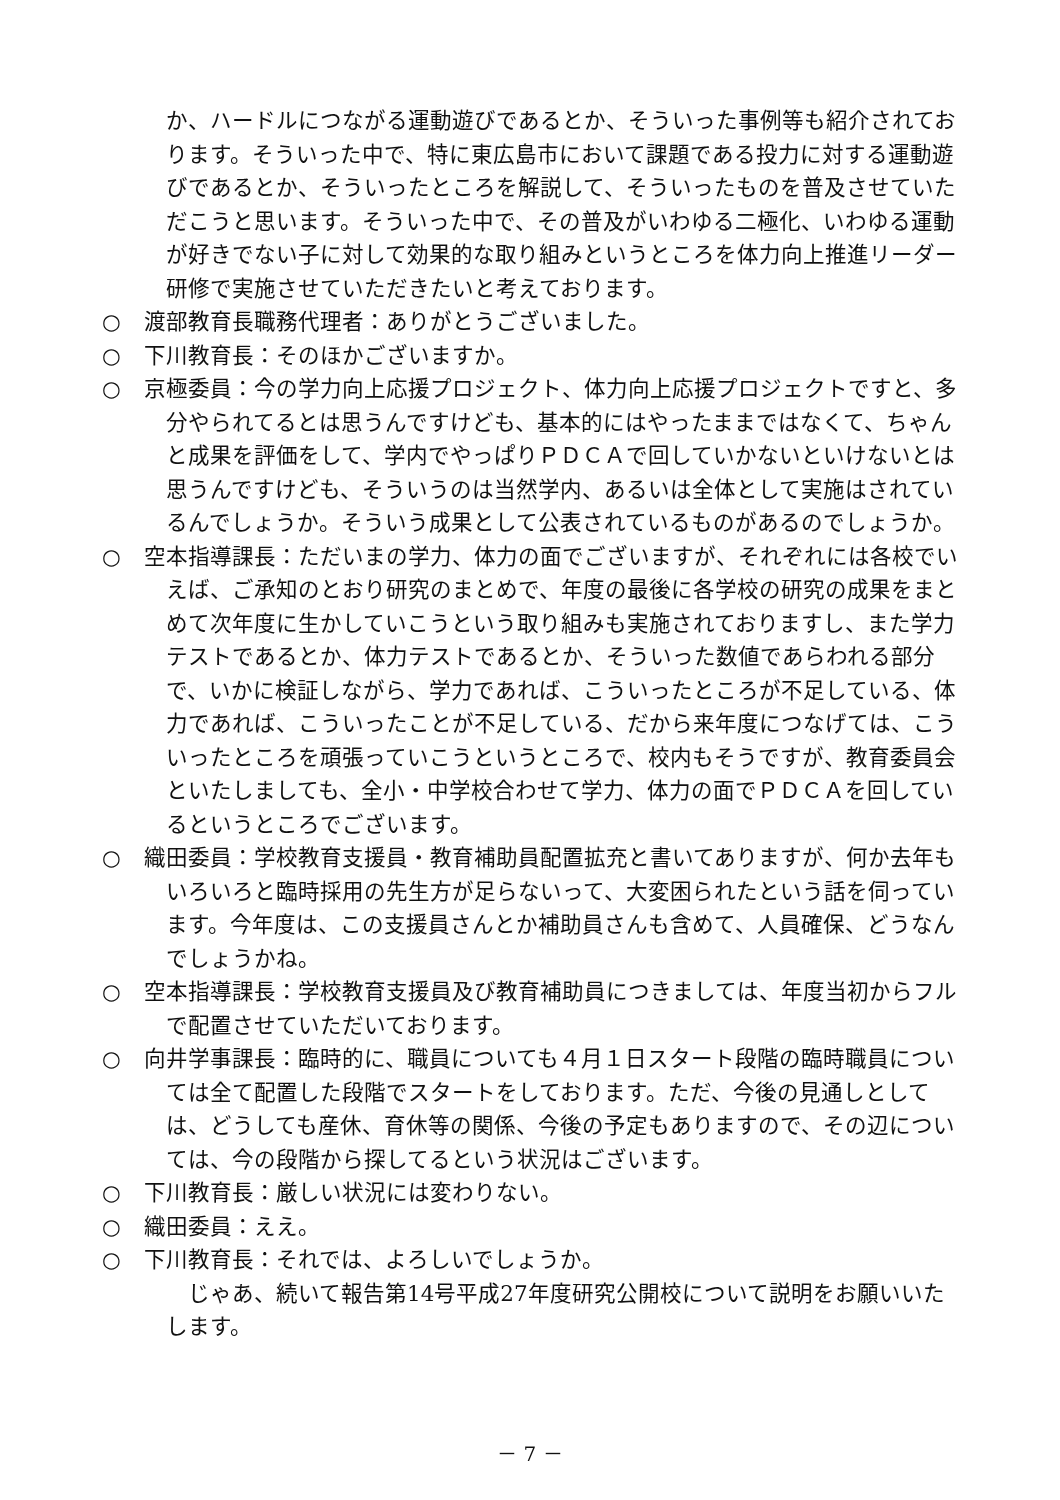か、ハードルにつながる運動遊びであるとか、そういった事例等も紹介されております。そういった中で、特に東広島市において課題である投力に対する運動遊びであるとか、そういったところを解説して、そういったものを普及させていただこうと思います。そういった中で、その普及がいわゆる二極化、いわゆる運動が好きでない子に対して効果的な取り組みというところを体力向上推進リーダー研修で実施させていただきたいと考えております。
○ 渡部教育長職務代理者：ありがとうございました。
○ 下川教育長：そのほかございますか。
○ 京極委員：今の学力向上応援プロジェクト、体力向上応援プロジェクトですと、多分やられてるとは思うんですけども、基本的にはやったままではなくて、ちゃんと成果を評価をして、学内でやっぱりＰＤＣＡで回していかないといけないとは思うんですけども、そういうのは当然学内、あるいは全体として実施はされているんでしょうか。そういう成果として公表されているものがあるのでしょうか。
○ 空本指導課長：ただいまの学力、体力の面でございますが、それぞれには各校でいえば、ご承知のとおり研究のまとめで、年度の最後に各学校の研究の成果をまとめて次年度に生かしていこうという取り組みも実施されておりますし、また学力テストであるとか、体力テストであるとか、そういった数値であらわれる部分で、いかに検証しながら、学力であれば、こういったところが不足している、体力であれば、こういったことが不足している、だから来年度につなげては、こういったところを頑張っていこうというところで、校内もそうですが、教育委員会といたしましても、全小・中学校合わせて学力、体力の面でＰＤＣＡを回しているというところでございます。
○ 織田委員：学校教育支援員・教育補助員配置拡充と書いてありますが、何か去年もいろいろと臨時採用の先生方が足らないって、大変困られたという話を伺っています。今年度は、この支援員さんとか補助員さんも含めて、人員確保、どうなんでしょうかね。
○ 空本指導課長：学校教育支援員及び教育補助員につきましては、年度当初からフルで配置させていただいております。
○ 向井学事課長：臨時的に、職員についても４月１日スタート段階の臨時職員については全て配置した段階でスタートをしております。ただ、今後の見通しとしては、どうしても産休、育休等の関係、今後の予定もありますので、その辺については、今の段階から探してるという状況はございます。
○ 下川教育長：厳しい状況には変わりない。
○ 織田委員：ええ。
○ 下川教育長：それでは、よろしいでしょうか。
じゃあ、続いて報告第14号平成27年度研究公開校について説明をお願いいたします。
－ 7 －